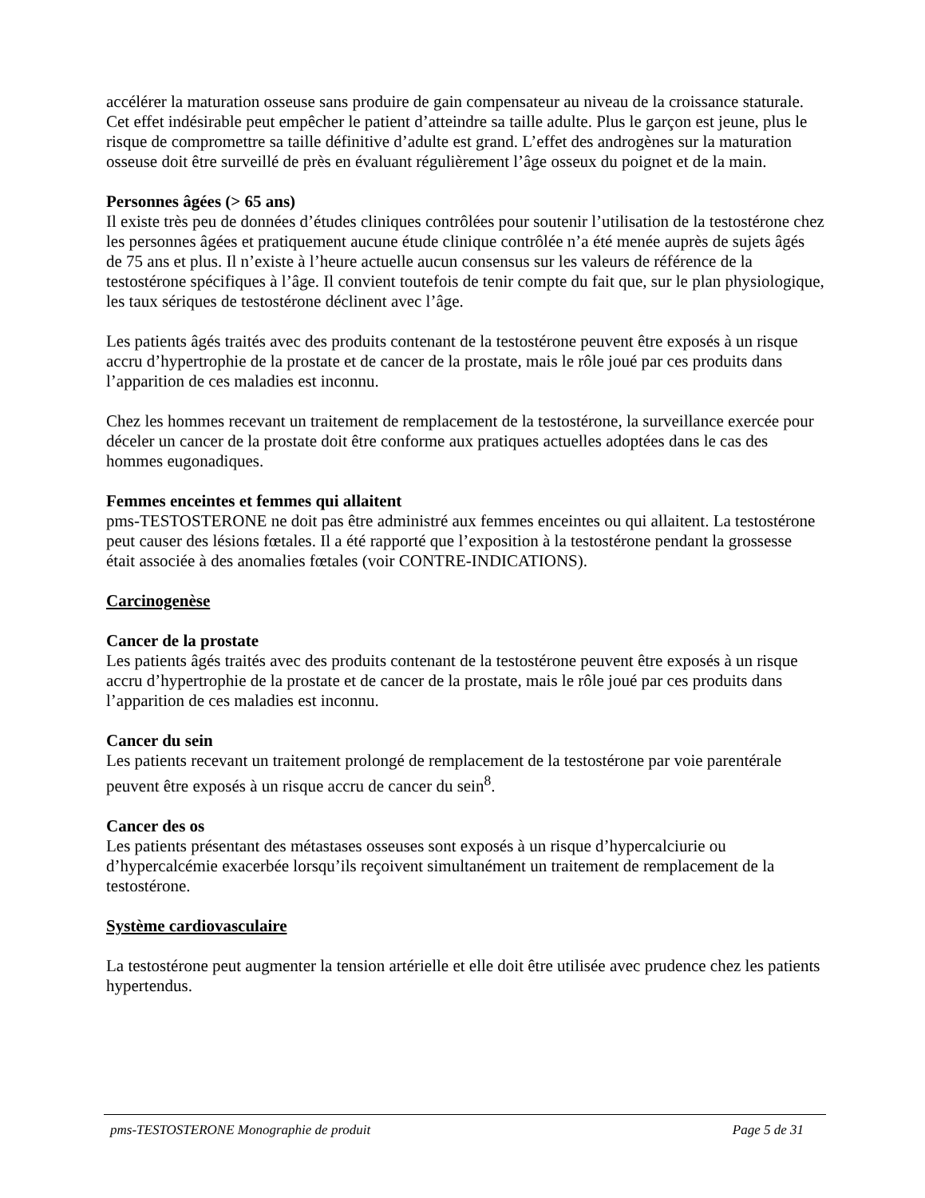accélérer la maturation osseuse sans produire de gain compensateur au niveau de la croissance staturale. Cet effet indésirable peut empêcher le patient d’atteindre sa taille adulte. Plus le garçon est jeune, plus le risque de compromettre sa taille définitive d’adulte est grand. L’effet des androgènes sur la maturation osseuse doit être surveillé de près en évaluant régulièrement l’âge osseux du poignet et de la main.
Personnes âgées (> 65 ans)
Il existe très peu de données d’études cliniques contrôlées pour soutenir l’utilisation de la testostérone chez les personnes âgées et pratiquement aucune étude clinique contrôlée n’a été menée auprès de sujets âgés de 75 ans et plus. Il n’existe à l’heure actuelle aucun consensus sur les valeurs de référence de la testostérone spécifiques à l’âge. Il convient toutefois de tenir compte du fait que, sur le plan physiologique, les taux sériques de testostérone déclinent avec l’âge.
Les patients âgés traités avec des produits contenant de la testostérone peuvent être exposés à un risque accru d’hypertrophie de la prostate et de cancer de la prostate, mais le rôle joué par ces produits dans l’apparition de ces maladies est inconnu.
Chez les hommes recevant un traitement de remplacement de la testostérone, la surveillance exercée pour déceler un cancer de la prostate doit être conforme aux pratiques actuelles adoptées dans le cas des hommes eugonadiques.
Femmes enceintes et femmes qui allaitent
pms-TESTOSTERONE ne doit pas être administré aux femmes enceintes ou qui allaitent. La testostérone peut causer des lésions fœtales. Il a été rapporté que l’exposition à la testostérone pendant la grossesse était associée à des anomalies fœtales (voir CONTRE-INDICATIONS).
Carcinogenèse
Cancer de la prostate
Les patients âgés traités avec des produits contenant de la testostérone peuvent être exposés à un risque accru d’hypertrophie de la prostate et de cancer de la prostate, mais le rôle joué par ces produits dans l’apparition de ces maladies est inconnu.
Cancer du sein
Les patients recevant un traitement prolongé de remplacement de la testostérone par voie parentérale peuvent être exposés à un risque accru de cancer du sein<sup>8</sup>.
Cancer des os
Les patients présentant des métastases osseuses sont exposés à un risque d’hypercalciurie ou d’hypercalcémie exacerbée lorsqu’ils reçoivent simultanément un traitement de remplacement de la testostérone.
Système cardiovasculaire
La testostérone peut augmenter la tension artérielle et elle doit être utilisée avec prudence chez les patients hypertendus.
pms-TESTOSTERONE Monographie de produit Page 5 de 31